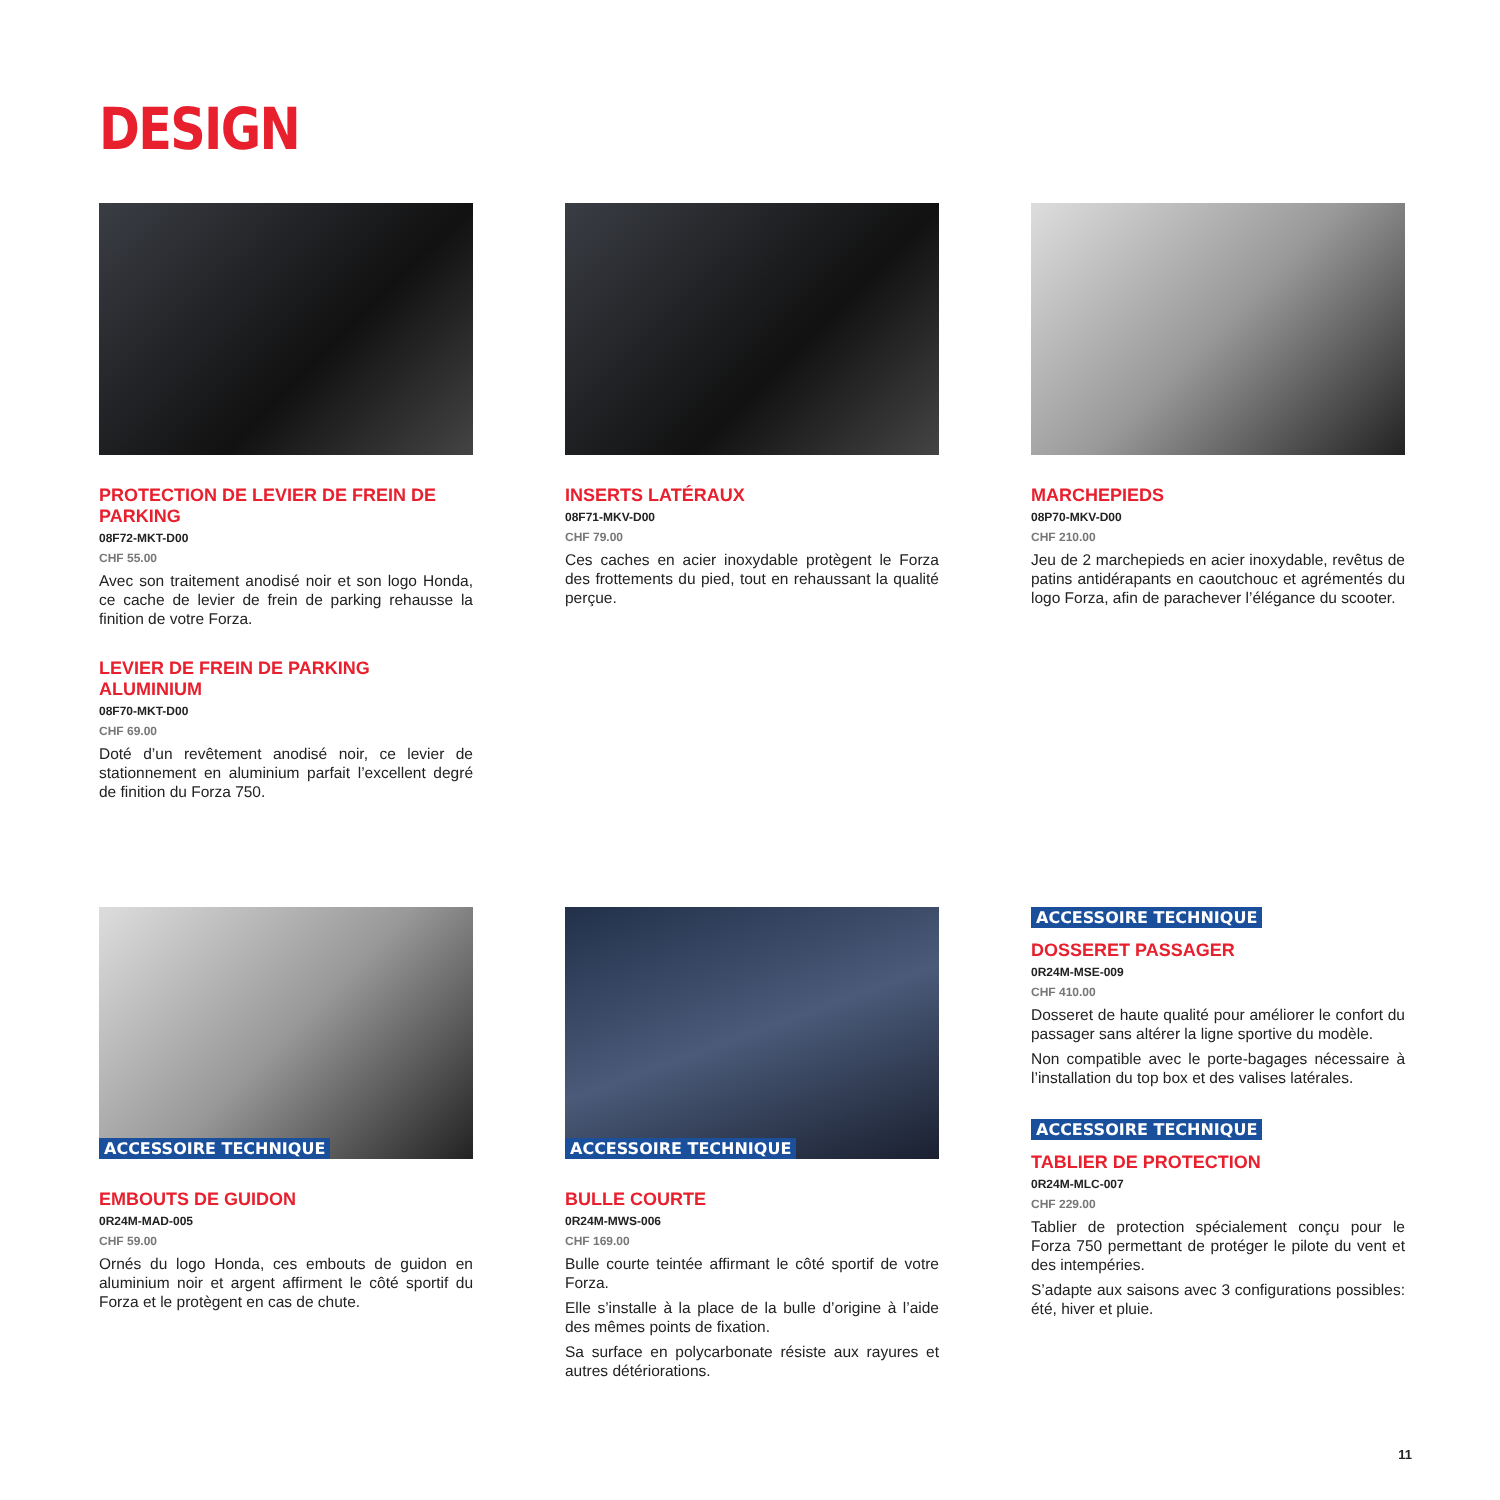DESIGN
PROTECTION DE LEVIER DE FREIN DE PARKING
08F72-MKT-D00
CHF 55.00
Avec son traitement anodisé noir et son logo Honda, ce cache de levier de frein de parking rehausse la finition de votre Forza.
LEVIER DE FREIN DE PARKING ALUMINIUM
08F70-MKT-D00
CHF 69.00
Doté d’un revêtement anodisé noir, ce levier de stationnement en aluminium parfait l’excellent degré de finition du Forza 750.
INSERTS LATÉRAUX
08F71-MKV-D00
CHF 79.00
Ces caches en acier inoxydable protègent le Forza des frottements du pied, tout en rehaussant la qualité perçue.
MARCHEPIEDS
08P70-MKV-D00
CHF 210.00
Jeu de 2 marchepieds en acier inoxydable, revêtus de patins antidérapants en caoutchouc et agrémentés du logo Forza, afin de parachever l’élégance du scooter.
ACCESSOIRE TECHNIQUE
EMBOUTS DE GUIDON
0R24M-MAD-005
CHF 59.00
Ornés du logo Honda, ces embouts de guidon en aluminium noir et argent affirment le côté sportif du Forza et le protègent en cas de chute.
ACCESSOIRE TECHNIQUE
BULLE COURTE
0R24M-MWS-006
CHF 169.00
Bulle courte teintée affirmant le côté sportif de votre Forza.
Elle s’installe à la place de la bulle d’origine à l’aide des mêmes points de fixation.
Sa surface en polycarbonate résiste aux rayures et autres détériorations.
ACCESSOIRE TECHNIQUE
DOSSERET PASSAGER
0R24M-MSE-009
CHF 410.00
Dosseret de haute qualité pour améliorer le confort du passager sans altérer la ligne sportive du modèle.
Non compatible avec le porte-bagages nécessaire à l’installation du top box et des valises latérales.
ACCESSOIRE TECHNIQUE
TABLIER DE PROTECTION
0R24M-MLC-007
CHF 229.00
Tablier de protection spécialement conçu pour le Forza 750 permettant de protéger le pilote du vent et des intempéries.
S’adapte aux saisons avec 3 configurations possibles: été, hiver et pluie.
11